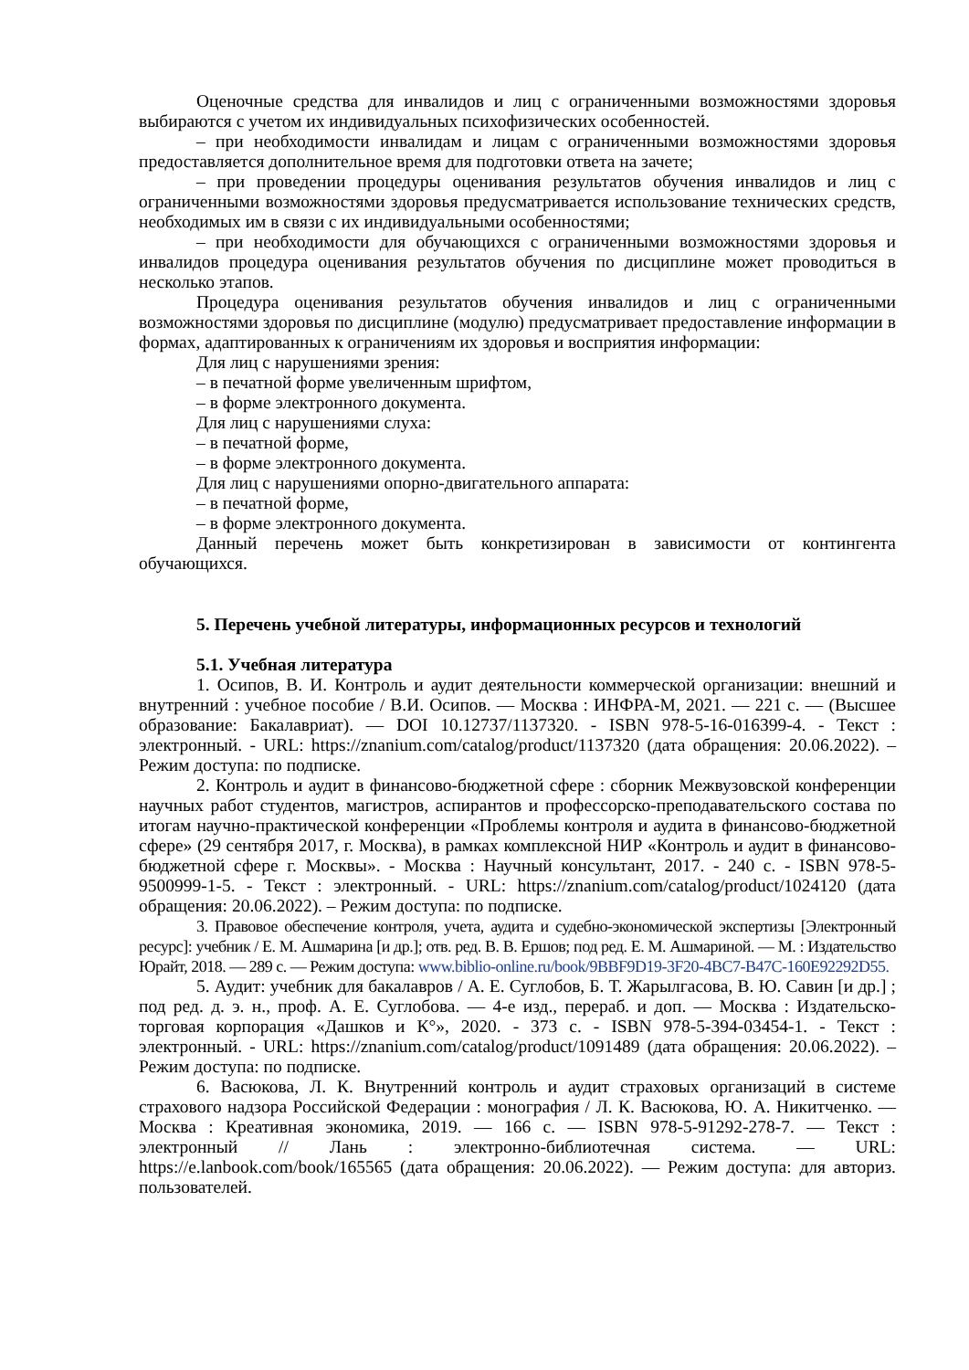Оценочные средства для инвалидов и лиц с ограниченными возможностями здоровья выбираются с учетом их индивидуальных психофизических особенностей.
– при необходимости инвалидам и лицам с ограниченными возможностями здоровья предоставляется дополнительное время для подготовки ответа на зачете;
– при проведении процедуры оценивания результатов обучения инвалидов и лиц с ограниченными возможностями здоровья предусматривается использование технических средств, необходимых им в связи с их индивидуальными особенностями;
– при необходимости для обучающихся с ограниченными возможностями здоровья и инвалидов процедура оценивания результатов обучения по дисциплине может проводиться в несколько этапов.
Процедура оценивания результатов обучения инвалидов и лиц с ограниченными возможностями здоровья по дисциплине (модулю) предусматривает предоставление информации в формах, адаптированных к ограничениям их здоровья и восприятия информации:
Для лиц с нарушениями зрения:
– в печатной форме увеличенным шрифтом,
– в форме электронного документа.
Для лиц с нарушениями слуха:
– в печатной форме,
– в форме электронного документа.
Для лиц с нарушениями опорно-двигательного аппарата:
– в печатной форме,
– в форме электронного документа.
Данный перечень может быть конкретизирован в зависимости от контингента обучающихся.
5. Перечень учебной литературы, информационных ресурсов и технологий
5.1. Учебная литература
1. Осипов, В. И. Контроль и аудит деятельности коммерческой организации: внешний и внутренний : учебное пособие / В.И. Осипов. — Москва : ИНФРА-М, 2021. — 221 с. — (Высшее образование: Бакалавриат). — DOI 10.12737/1137320. - ISBN 978-5-16-016399-4. - Текст : электронный. - URL: https://znanium.com/catalog/product/1137320 (дата обращения: 20.06.2022). – Режим доступа: по подписке.
2. Контроль и аудит в финансово-бюджетной сфере : сборник Межвузовской конференции научных работ студентов, магистров, аспирантов и профессорско-преподавательского состава по итогам научно-практической конференции «Проблемы контроля и аудита в финансово-бюджетной сфере» (29 сентября 2017, г. Москва), в рамках комплексной НИР «Контроль и аудит в финансово-бюджетной сфере г. Москвы». - Москва : Научный консультант, 2017. - 240 с. - ISBN 978-5-9500999-1-5. - Текст : электронный. - URL: https://znanium.com/catalog/product/1024120 (дата обращения: 20.06.2022). – Режим доступа: по подписке.
3. Правовое обеспечение контроля, учета, аудита и судебно-экономической экспертизы [Электронный ресурс]: учебник / Е. М. Ашмарина [и др.]; отв. ред. В. В. Ершов; под ред. Е. М. Ашмариной. — М. : Издательство Юрайт, 2018. — 289 с. — Режим доступа: www.biblio-online.ru/book/9BBF9D19-3F20-4BC7-B47C-160E92292D55.
5. Аудит: учебник для бакалавров / А. Е. Суглобов, Б. Т. Жарылгасова, В. Ю. Савин [и др.] ; под ред. д. э. н., проф. А. Е. Суглобова. — 4-е изд., перераб. и доп. — Москва : Издательско-торговая корпорация «Дашков и К°», 2020. - 373 с. - ISBN 978-5-394-03454-1. - Текст : электронный. - URL: https://znanium.com/catalog/product/1091489 (дата обращения: 20.06.2022). – Режим доступа: по подписке.
6. Васюкова, Л. К. Внутренний контроль и аудит страховых организаций в системе страхового надзора Российской Федерации : монография / Л. К. Васюкова, Ю. А. Никитченко. — Москва : Креативная экономика, 2019. — 166 с. — ISBN 978-5-91292-278-7. — Текст : электронный // Лань : электронно-библиотечная система. — URL: https://e.lanbook.com/book/165565 (дата обращения: 20.06.2022). — Режим доступа: для авториз. пользователей.